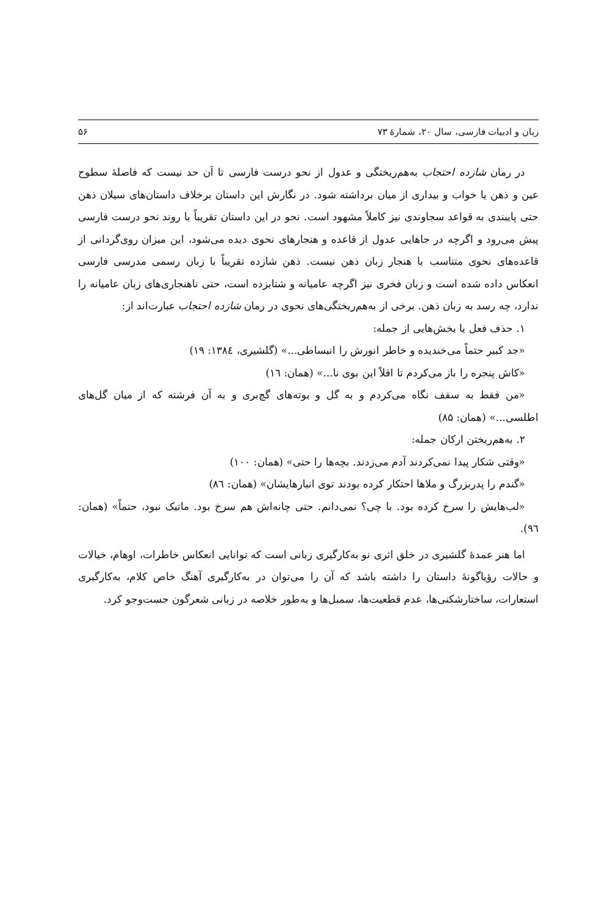زبان و ادبیات فارسی، سال ۲۰، شمارهٔ ۷۳ ۵۶
در رمان شازده احتجاب به‌هم‌ریختگی و عدول از نحو درست فارسی تا آن حد نیست که فاصلهٔ سطوح عین و ذهن یا خواب و بیداری از میان برداشته شود. در نگارش این داستان برخلاف داستان‌های سیلان ذهن حتی پایبندی به قواعد سجاوندی نیز کاملاً مشهود است. نحو در این داستان تقریباً با روند نحو درست فارسی پیش می‌رود و اگرچه در جاهایی عدول از قاعده و هنجارهای نحوی دیده می‌شود، این میزان روی‌گردانی از قاعده‌های نحوی متناسب با هنجار زبان ذهن نیست. ذهن شازده تقریباً با زبان رسمی مدرسی فارسی انعکاس داده شده است و زبان فخری نیز اگرچه عامیانه و شتابزده است، حتی ناهنجاری‌های زبان عامیانه را ندارد، چه رسد به زبان ذهن. برخی از به‌هم‌ریختگی‌های نحوی در رمان شازده احتجاب عبارت‌اند از:
۱. حذف فعل یا بخش‌هایی از جمله:
«جد کبیر حتماً می‌خندیده و خاطر انورش را انبساطی...» (گلشیری، ۱۳۸٤: ۱۹)
«کاش پنجره را باز می‌کردم تا اقلاً این بوی نا...» (همان: ۱٦)
«من فقط به سقف نگاه می‌کردم و به گل و بوته‌های گچ‌بری و به آن فرشته که از میان گل‌های اطلسی...» (همان: ۸۵)
۲. به‌هم‌ریختن ارکان جمله:
«وقتی شکار پیدا نمی‌کردند آدم می‌زدند. بچه‌ها را حتی» (همان: ۱۰۰)
«گندم را پدربزرگ و ملاها احتکار کرده بودند توی انبارهایشان» (همان: ۸٦)
«لب‌هایش را سرخ کرده بود. با چی؟ نمی‌دانم. حتی چانه‌اش هم سرخ بود. ماتیک نبود، حتماً» (همان: ۹٦).
اما هنر عمدهٔ گلشیری در خلق اثری نو به‌کارگیری زبانی است که توانایی انعکاس خاطرات، اوهام، خیالات و حالات رؤیاگونهٔ داستان را داشته باشد که آن را می‌توان در به‌کارگیری آهنگ خاص کلام، به‌کارگیری استعارات، ساختارشکنی‌ها، عدم قطعیت‌ها، سمبل‌ها و به‌طور خلاصه در زبانی شعرگون جست‌وجو کرد.